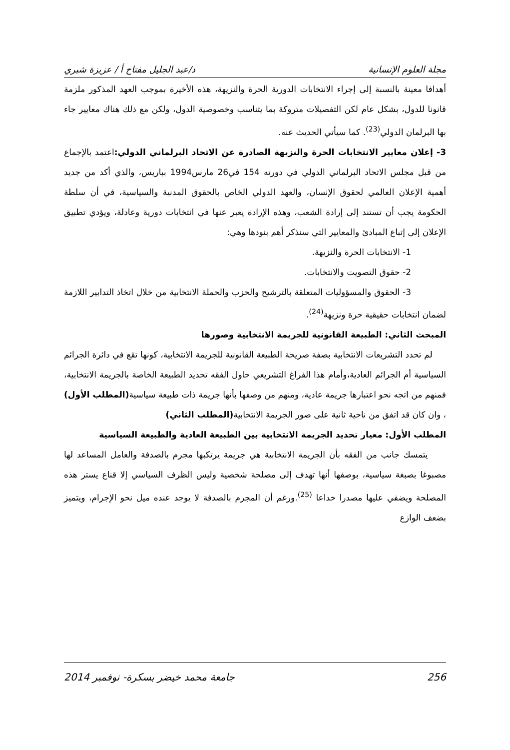مجلة العلوم الإنسانية د/عبد الجليل مفتاح أ / عزيزة شبري
أهدافا معينة بالنسبة إلى إجراء الانتخابات الدورية الحرة والنزيهة، هذه الأخيرة بموجب العهد المذكور ملزمة قانونا للدول، بشكل عام لكن التفصيلات متروكة بما يتناسب وخصوصية الدول، ولكن مع ذلك هناك معايير جاء بها البرلمان الدولي<sup>(23)</sup>. كما سيأتي الحديث عنه.
3- إعلان معايير الانتخابات الحرة والنزيهة الصادرة عن الاتحاد البرلماني الدولي: اعتمد بالإجماع من قبل مجلس الاتحاد البرلماني الدولي في دورته 154 في26 مارس1994 بباريس، والذي أكد من جديد أهمية الإعلان العالمي لحقوق الإنسان، والعهد الدولي الخاص بالحقوق المدنية والسياسية، في أن سلطة الحكومة يجب أن تستند إلى إرادة الشعب، وهذه الإرادة يعبر عنها في انتخابات دورية وعادلة، ويؤدي تطبيق الإعلان إلى إتباع المبادئ والمعايير التي سنذكر أهم بنودها وهي:
1- الانتخابات الحرة والنزيهة.
2- حقوق التصويت والانتخابات.
3- الحقوق والمسؤوليات المتعلقة بالترشيح والحزب والحملة الانتخابية من خلال اتخاذ التدابير اللازمة لضمان انتخابات حقيقية حرة ونزيهة<sup>(24)</sup>.
المبحث الثاني: الطبيعة القانونية للجريمة الانتخابية وصورها
لم تحدد التشريعات الانتخابية بصفة صريحة الطبيعة القانونية للجريمة الانتخابية، كونها تقع في دائرة الجرائم السياسية أم الجرائم العادية،وأمام هذا الفراغ التشريعي حاول الفقه تحديد الطبيعة الخاصة بالجريمة الانتخابية، فمنهم من اتجه نحو اعتبارها جريمة عادية، ومنهم من وصفها بأنها جريمة ذات طبيعة سياسية(المطلب الأول) ، وان كان قد اتفق من ناحية ثانية على صور الجريمة الانتخابية(المطلب الثاني)
المطلب الأول: معيار تحديد الجريمة الانتخابية بين الطبيعة العادية والطبيعة السياسية
يتمسك جانب من الفقه بأن الجريمة الانتخابية هي جريمة يرتكبها مجرم بالصدفة والعامل المساعد لها مصبوغا بصبغة سياسية، بوصفها أنها تهدف إلى مصلحة شخصية وليس الظرف السياسي إلا قناع يستر هذه المصلحة ويضفي عليها مصدرا خداعا <sup>(25)</sup>.ورغم أن المجرم بالصدفة لا يوجد عنده ميل نحو الإجرام، ويتميز بضعف الوازع
256 جامعة محمد خيضر بسكرة- نوفمبر 2014